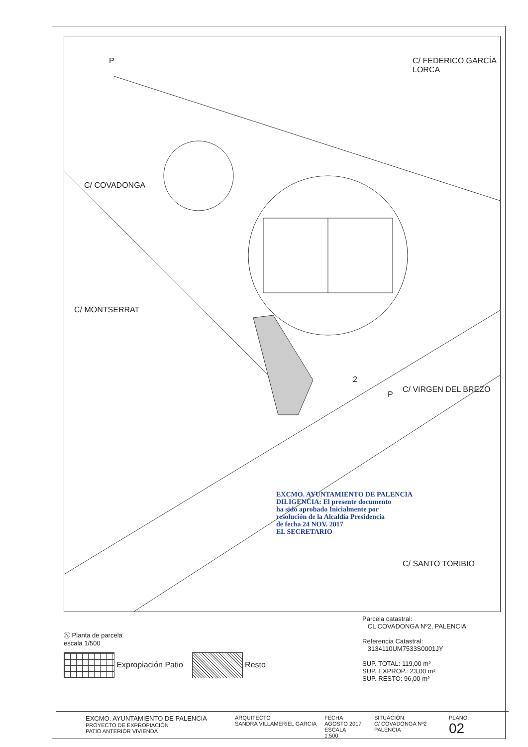C/ FEDERICO GARCÍA LORCA
C/ COVADONGA
C/ MONTSERRAT
C/ VIRGEN DEL BREZO
C/ SANTO TORIBIO
P
P
2
EXCMO. AYUNTAMIENTO DE PALENCIA
DILIGENCIA: El presente documento
ha sido aprobado Inicialmente por
resolución de la Alcaldía Presidencia
de fecha 24 NOV. 2017
EL SECRETARIO
Ⓝ Planta de parcela
escala 1/500
Parcela catastral:
CL COVADONGA Nº2, PALENCIA
Referencia Catastral:
3134110UM7533S0001JY
SUP. TOTAL: 119,00 m²
SUP. EXPROP.: 23,00 m²
SUP. RESTO: 96,00 m²
Expropiación Patio Resto
EXCMO. AYUNTAMIENTO DE PALENCIA
PROYECTO DE EXPROPIACIÓN
PATIO ANTERIOR VIVIENDA
ARQUITECTO
SANDRA VILLAMERIEL GARCIA
FECHA
AGOSTO 2017
ESCALA
1:500
SITUACIÓN:
C/ COVADONGA Nº2
PALENCIA
PLANO:
02